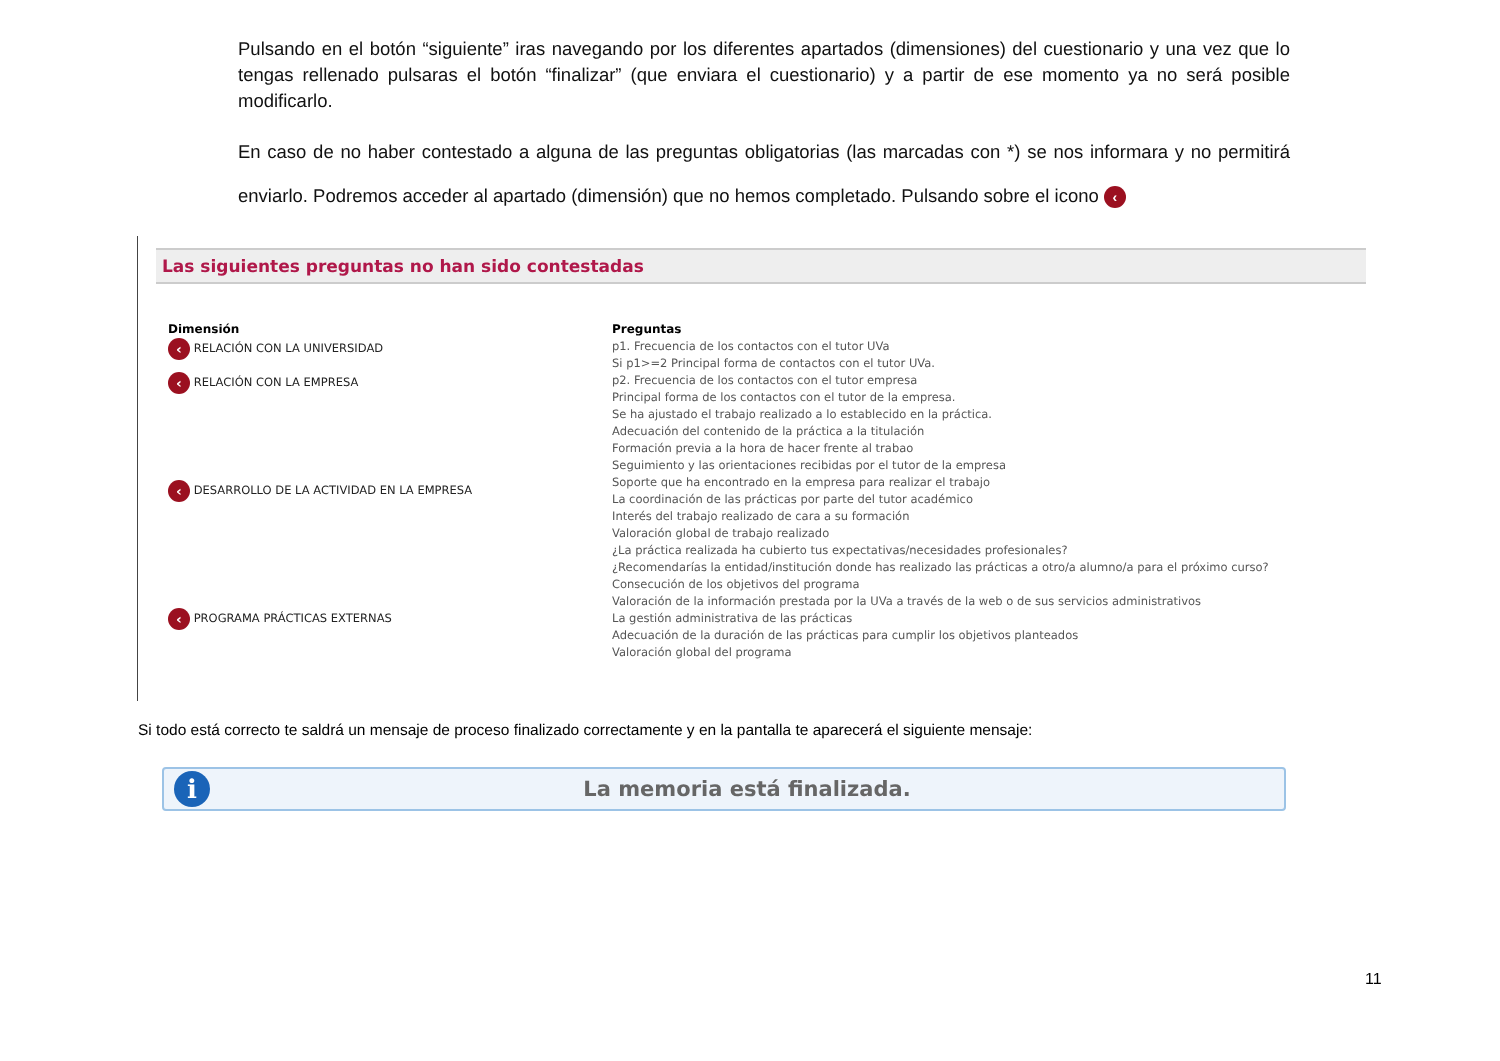Pulsando en el botón “siguiente” iras navegando por los diferentes apartados (dimensiones) del cuestionario y una vez que lo tengas rellenado pulsaras el botón “finalizar” (que enviara el cuestionario) y a partir de ese momento ya no será posible modificarlo.
En caso de no haber contestado a alguna de las preguntas obligatorias (las marcadas con *) se nos informara y no permitirá enviarlo. Podremos acceder al apartado (dimensión) que no hemos completado. Pulsando sobre el icono ‹
Las siguientes preguntas no han sido contestadas
| Dimensión | Preguntas |
| --- | --- |
| ‹ RELACIÓN CON LA UNIVERSIDAD | p1. Frecuencia de los contactos con el tutor UVa |
| | Si p1>=2 Principal forma de contactos con el tutor UVa. |
| ‹ RELACIÓN CON LA EMPRESA | p2. Frecuencia de los contactos con el tutor empresa |
| | Principal forma de los contactos con el tutor de la empresa. |
| ‹ DESARROLLO DE LA ACTIVIDAD EN LA EMPRESA | Se ha ajustado el trabajo realizado a lo establecido en la práctica. |
| | Adecuación del contenido de la práctica a la titulación |
| | Formación previa a la hora de hacer frente al trabao |
| | Seguimiento y las orientaciones recibidas por el tutor de la empresa |
| | Soporte que ha encontrado en la empresa para realizar el trabajo |
| | La coordinación de las prácticas por parte del tutor académico |
| | Interés del trabajo realizado de cara a su formación |
| | Valoración global de trabajo realizado |
| | ¿La práctica realizada ha cubierto tus expectativas/necesidades profesionales? |
| | ¿Recomendarías la entidad/institución donde has realizado las prácticas a otro/a alumno/a para el próximo curso? |
| ‹ PROGRAMA PRÁCTICAS EXTERNAS | Consecución de los objetivos del programa |
| | Valoración de la información prestada por la UVa a través de la web o de sus servicios administrativos |
| | La gestión administrativa de las prácticas |
| | Adecuación de la duración de las prácticas para cumplir los objetivos planteados |
| | Valoración global del programa |
Si todo está correcto te saldrá un mensaje de proceso finalizado correctamente y en la pantalla te aparecerá el siguiente mensaje:
i
La memoria está finalizada.
11